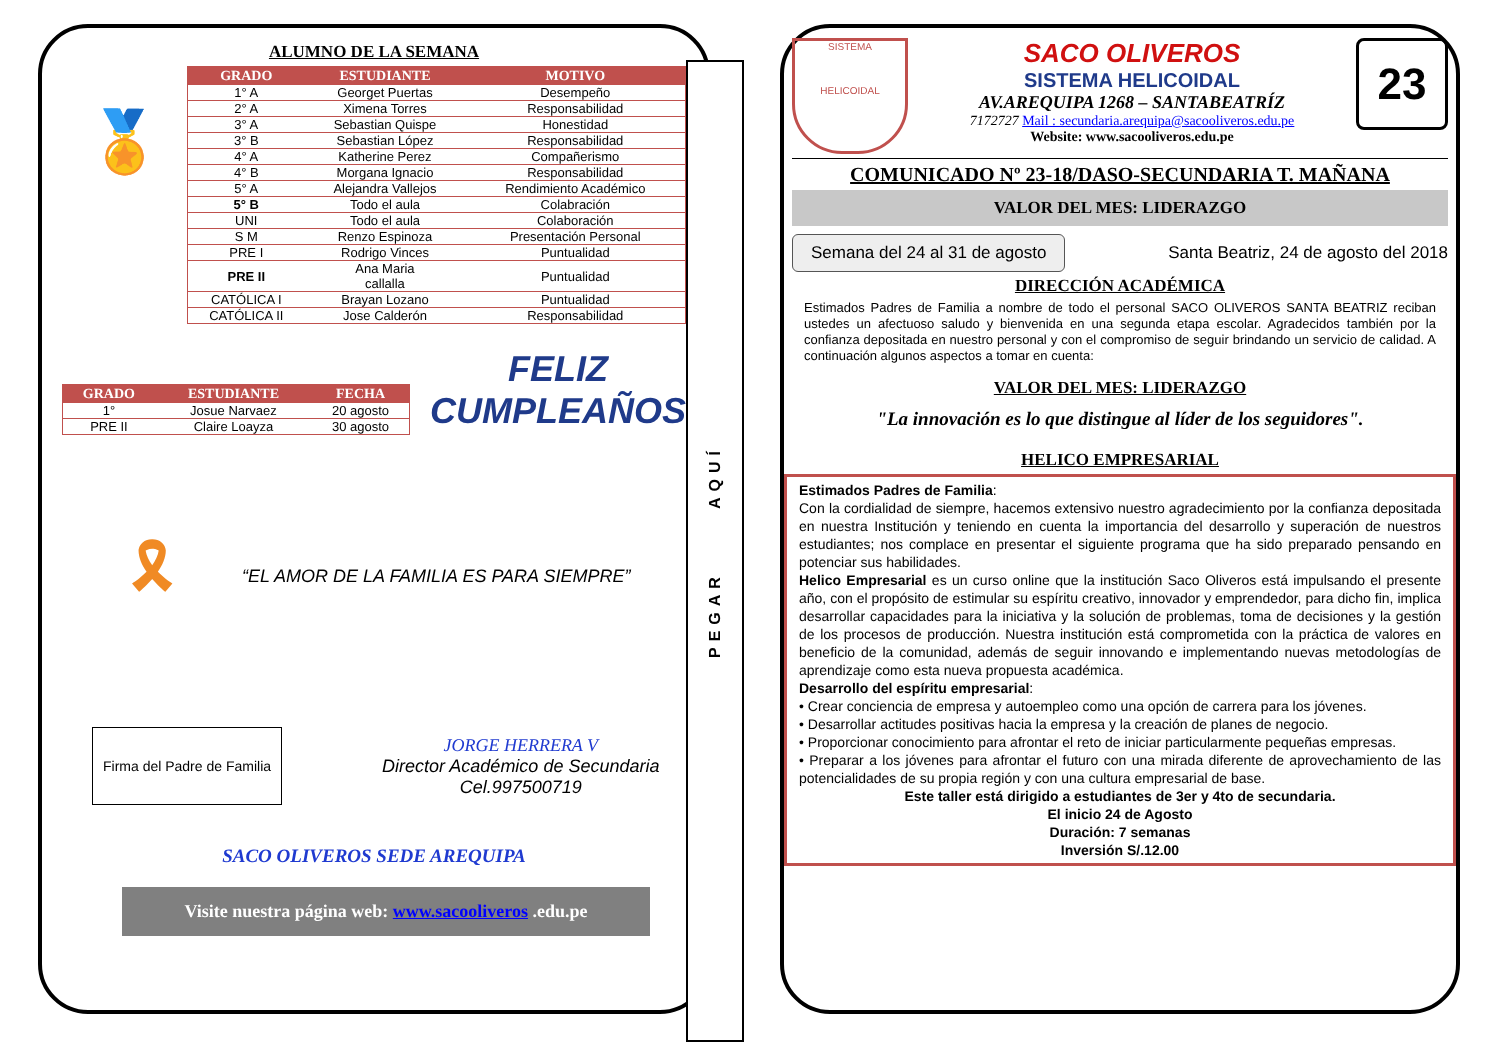ALUMNO DE LA SEMANA
🏅
| GRADO | ESTUDIANTE | MOTIVO |
| --- | --- | --- |
| 1° A | Georget Puertas | Desempeño |
| 2° A | Ximena Torres | Responsabilidad |
| 3° A | Sebastian Quispe | Honestidad |
| 3° B | Sebastian López | Responsabilidad |
| 4° A | Katherine Perez | Compañerismo |
| 4° B | Morgana Ignacio | Responsabilidad |
| 5° A | Alejandra Vallejos | Rendimiento Académico |
| 5° B | Todo el aula | Colabración |
| UNI | Todo el aula | Colaboración |
| S M | Renzo Espinoza | Presentación Personal |
| PRE I | Rodrigo Vinces | Puntualidad |
| PRE II | Ana Maria callalla | Puntualidad |
| CATÓLICA I | Brayan Lozano | Puntualidad |
| CATÓLICA II | Jose Calderón | Responsabilidad |
| GRADO | ESTUDIANTE | FECHA |
| --- | --- | --- |
| 1° | Josue Narvaez | 20 agosto |
| PRE II | Claire Loayza | 30 agosto |
FELIZ
CUMPLEAÑOS
🎗
“EL AMOR DE LA FAMILIA ES PARA SIEMPRE”
Firma del Padre de Familia
JORGE HERRERA V
Director Académico de Secundaria
Cel.997500719
SACO OLIVEROS SEDE AREQUIPA
Visite nuestra página web: www.sacooliveros .edu.pe
PEGAR AQUÍ
SISTEMA
HELICOIDAL
SACO OLIVEROS
SISTEMA HELICOIDAL
AV.AREQUIPA 1268 – SANTABEATRÍZ
7172727 Mail : secundaria.arequipa@sacooliveros.edu.pe
Website: www.sacooliveros.edu.pe
23
COMUNICADO Nº 23-18/DASO-SECUNDARIA T. MAÑANA
VALOR DEL MES: LIDERAZGO
Semana del 24 al 31 de agosto
Santa Beatriz, 24 de agosto del 2018
DIRECCIÓN ACADÉMICA
Estimados Padres de Familia a nombre de todo el personal SACO OLIVEROS SANTA BEATRIZ reciban ustedes un afectuoso saludo y bienvenida en una segunda etapa escolar. Agradecidos también por la confianza depositada en nuestro personal y con el compromiso de seguir brindando un servicio de calidad. A continuación algunos aspectos a tomar en cuenta:
VALOR DEL MES: LIDERAZGO
"La innovación es lo que distingue al líder de los seguidores".
HELICO EMPRESARIAL
Estimados Padres de Familia:
Con la cordialidad de siempre, hacemos extensivo nuestro agradecimiento por la confianza depositada en nuestra Institución y teniendo en cuenta la importancia del desarrollo y superación de nuestros estudiantes; nos complace en presentar el siguiente programa que ha sido preparado pensando en potenciar sus habilidades.
Helico Empresarial es un curso online que la institución Saco Oliveros está impulsando el presente año, con el propósito de estimular su espíritu creativo, innovador y emprendedor, para dicho fin, implica desarrollar capacidades para la iniciativa y la solución de problemas, toma de decisiones y la gestión de los procesos de producción. Nuestra institución está comprometida con la práctica de valores en beneficio de la comunidad, además de seguir innovando e implementando nuevas metodologías de aprendizaje como esta nueva propuesta académica.
Desarrollo del espíritu empresarial:
• Crear conciencia de empresa y autoempleo como una opción de carrera para los jóvenes.
• Desarrollar actitudes positivas hacia la empresa y la creación de planes de negocio.
• Proporcionar conocimiento para afrontar el reto de iniciar particularmente pequeñas empresas.
• Preparar a los jóvenes para afrontar el futuro con una mirada diferente de aprovechamiento de las potencialidades de su propia región y con una cultura empresarial de base.
Este taller está dirigido a estudiantes de 3er y 4to de secundaria.
El inicio 24 de Agosto
Duración: 7 semanas
Inversión S/.12.00